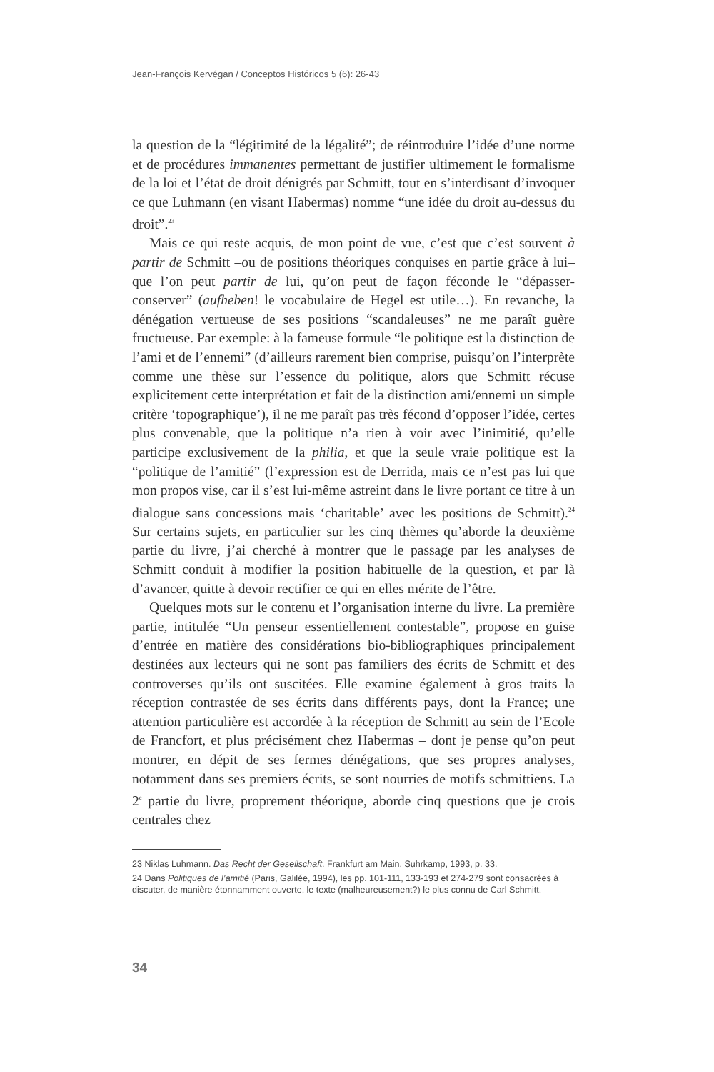Jean-François Kervégan / Conceptos Históricos 5 (6): 26-43
la question de la “légitimité de la légalité”; de réintroduire l’idée d’une norme et de procédures immanentes permettant de justifier ultimement le formalisme de la loi et l’état de droit dénigrés par Schmitt, tout en s’interdisant d’invoquer ce que Luhmann (en visant Habermas) nomme “une idée du droit au-dessus du droit”.<sup>23</sup>
Mais ce qui reste acquis, de mon point de vue, c’est que c’est souvent à partir de Schmitt –ou de positions théoriques conquises en partie grâce à lui– que l’on peut partir de lui, qu’on peut de façon féconde le “dépasser-conserver” (aufheben! le vocabulaire de Hegel est utile…). En revanche, la dénégation vertueuse de ses positions “scandaleuses” ne me paraît guère fructueuse. Par exemple: à la fameuse formule “le politique est la distinction de l’ami et de l’ennemi” (d’ailleurs rarement bien comprise, puisqu’on l’interprète comme une thèse sur l’essence du politique, alors que Schmitt récuse explicitement cette interprétation et fait de la distinction ami/ennemi un simple critère ‘topographique’), il ne me paraît pas très fécond d’opposer l’idée, certes plus convenable, que la politique n’a rien à voir avec l’inimitié, qu’elle participe exclusivement de la philia, et que la seule vraie politique est la “politique de l’amitié” (l’expression est de Derrida, mais ce n’est pas lui que mon propos vise, car il s’est lui-même astreint dans le livre portant ce titre à un dialogue sans concessions mais ‘charitable’ avec les positions de Schmitt).<sup>24</sup> Sur certains sujets, en particulier sur les cinq thèmes qu’aborde la deuxième partie du livre, j’ai cherché à montrer que le passage par les analyses de Schmitt conduit à modifier la position habituelle de la question, et par là d’avancer, quitte à devoir rectifier ce qui en elles mérite de l’être.
Quelques mots sur le contenu et l’organisation interne du livre. La première partie, intitulée “Un penseur essentiellement contestable”, propose en guise d’entrée en matière des considérations bio-bibliographiques principalement destinées aux lecteurs qui ne sont pas familiers des écrits de Schmitt et des controverses qu’ils ont suscitées. Elle examine également à gros traits la réception contrastée de ses écrits dans différents pays, dont la France; une attention particulière est accordée à la réception de Schmitt au sein de l’Ecole de Francfort, et plus précisément chez Habermas – dont je pense qu’on peut montrer, en dépit de ses fermes dénégations, que ses propres analyses, notamment dans ses premiers écrits, se sont nourries de motifs schmittiens. La 2<sup>e</sup> partie du livre, proprement théorique, aborde cinq questions que je crois centrales chez
23 Niklas Luhmann. Das Recht der Gesellschaft. Frankfurt am Main, Suhrkamp, 1993, p. 33.
24 Dans Politiques de l’amitié (Paris, Galilée, 1994), les pp. 101-111, 133-193 et 274-279 sont consacrées à discuter, de manière étonnamment ouverte, le texte (malheureusement?) le plus connu de Carl Schmitt.
34